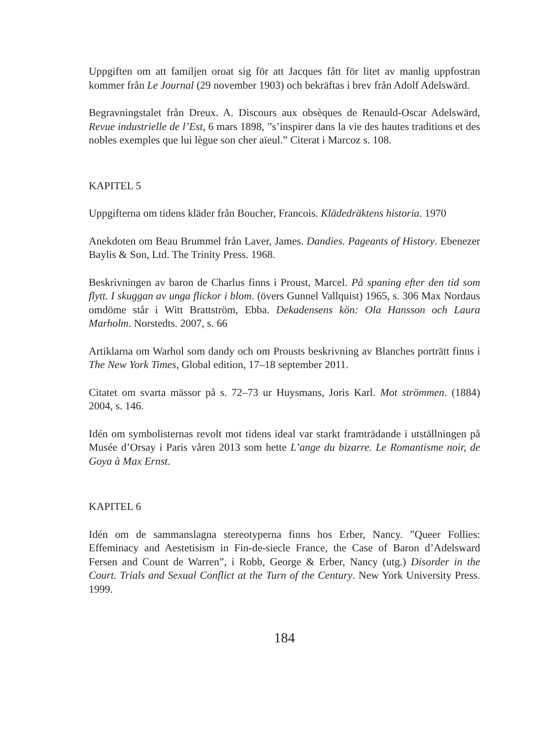Uppgiften om att familjen oroat sig för att Jacques fått för litet av manlig uppfostran kommer från Le Journal (29 november 1903) och bekräftas i brev från Adolf Adelswärd.
Begravningstalet från Dreux. A. Discours aux obsèques de Renauld-Oscar Adelswärd, Revue industrielle de l’Est, 6 mars 1898, ”s’inspirer dans la vie des hautes traditions et des nobles exemples que lui lègue son cher aïeul.” Citerat i Marcoz s. 108.
KAPITEL 5
Uppgifterna om tidens kläder från Boucher, Francois. Klädedräktens historia. 1970
Anekdoten om Beau Brummel från Laver, James. Dandies. Pageants of History. Ebenezer Baylis & Son, Ltd. The Trinity Press. 1968.
Beskrivningen av baron de Charlus finns i Proust, Marcel. På spaning efter den tid som flytt. I skuggan av unga flickor i blom. (övers Gunnel Vallquist) 1965, s. 306 Max Nordaus omdöme står i Witt Brattström, Ebba. Dekadensens kön: Ola Hansson och Laura Marholm. Norstedts. 2007, s. 66
Artiklarna om Warhol som dandy och om Prousts beskrivning av Blanches porträtt finns i The New York Times, Global edition, 17–18 september 2011.
Citatet om svarta mässor på s. 72–73 ur Huysmans, Joris Karl. Mot strömmen. (1884) 2004, s. 146.
Idén om symbolisternas revolt mot tidens ideal var starkt framträdande i utställningen på Musée d’Orsay i Paris våren 2013 som hette L’ange du bizarre. Le Romantisme noir, de Goya à Max Ernst.
KAPITEL 6
Idén om de sammanslagna stereotyperna finns hos Erber, Nancy. ”Queer Follies: Effeminacy and Aestetisism in Fin-de-siecle France, the Case of Baron d’Adelsward Fersen and Count de Warren”, i Robb, George & Erber, Nancy (utg.) Disorder in the Court. Trials and Sexual Conflict at the Turn of the Century. New York University Press. 1999.
184